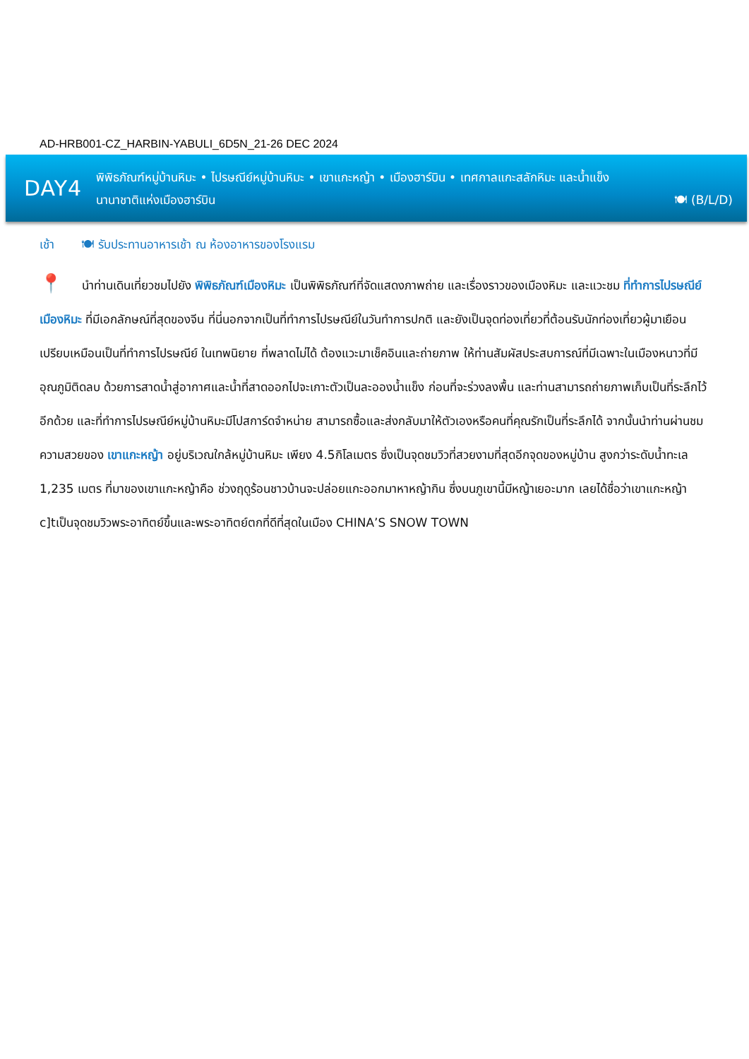AD-HRB001-CZ_HARBIN-YABULI_6D5N_21-26 DEC 2024
DAY4
พิพิธภัณฑ์หมู่บ้านหิมะ • ไปรษณีย์หมู่บ้านหิมะ • เขาแกะหญ้า • เมืองฮาร์บิน • เทศกาลแกะสลักหิมะ และน้ำแข็ง
นานาชาติแห่งเมืองฮาร์บิน
🍽 (B/L/D)
เช้า 🍽 รับประทานอาหารเช้า ณ ห้องอาหารของโรงแรม
📍 นำท่านเดินเที่ยวชมไปยัง พิพิธภัณฑ์เมืองหิมะ เป็นพิพิธภัณฑ์ที่จัดแสดงภาพถ่าย และเรื่องราวของเมืองหิมะ และแวะชม ที่ทำการไปรษณีย์เมืองหิมะ ที่มีเอกลักษณ์ที่สุดของจีน ที่นี่นอกจากเป็นที่ทำการไปรษณีย์ในวันทำการปกติ และยังเป็นจุดท่องเที่ยวที่ต้อนรับนักท่องเที่ยวผู้มาเยือน เปรียบเหมือนเป็นที่ทำการไปรษณีย์ ในเทพนิยาย ที่พลาดไม่ได้ ต้องแวะมาเช็คอินและถ่ายภาพ ให้ท่านสัมผัสประสบการณ์ที่มีเฉพาะในเมืองหนาวที่มีอุณภูมิติดลบ ด้วยการสาดน้ำสู่อากาศและน้ำที่สาดออกไปจะเกาะตัวเป็นละอองน้ำแข็ง ก่อนที่จะร่วงลงพื้น และท่านสามารถถ่ายภาพเก็บเป็นที่ระลึกไว้อีกด้วย และที่ทำการไปรษณีย์หมู่บ้านหิมะมีโปสการ์ดจำหน่าย สามารถซื้อและส่งกลับมาให้ตัวเองหรือคนที่คุณรักเป็นที่ระลึกได้ จากนั้นนำท่านผ่านชมความสวยของ เขาแกะหญ้า อยู่บริเวณใกล้หมู่บ้านหิมะ เพียง 4.5กิโลเมตร ซึ่งเป็นจุดชมวิวที่สวยงามที่สุดอีกจุดของหมู่บ้าน สูงกว่าระดับน้ำทะเล 1,235 เมตร ที่มาของเขาแกะหญ้าคือ ช่วงฤดูร้อนชาวบ้านจะปล่อยแกะออกมาหาหญ้ากิน ซึ่งบนภูเขานี้มีหญ้าเยอะมาก เลยได้ชื่อว่าเขาแกะหญ้า c]tเป็นจุดชมวิวพระอาทิตย์ขึ้นและพระอาทิตย์ตกที่ดีที่สุดในเมือง CHINA’S SNOW TOWN